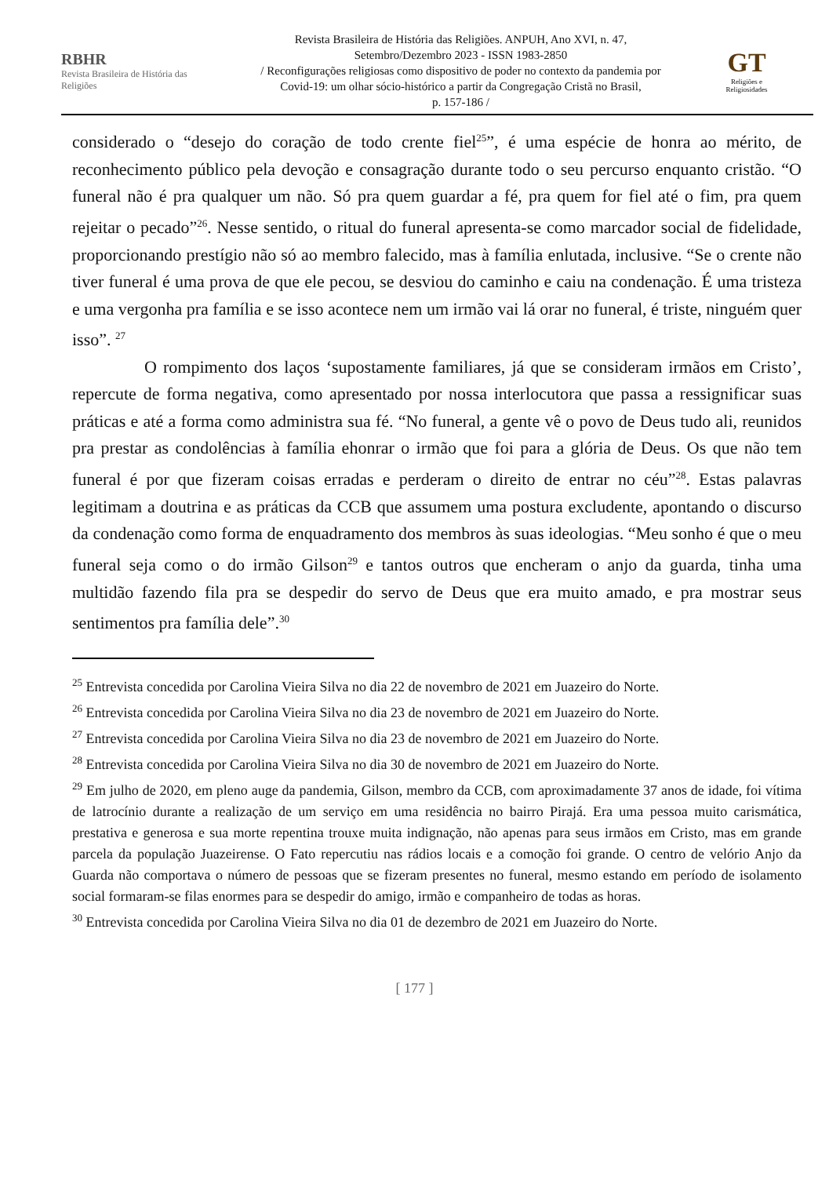RBHR
Revista Brasileira de História das Religiões
Revista Brasileira de História das Religiões. ANPUH, Ano XVI, n. 47,
Setembro/Dezembro 2023 - ISSN 1983-2850
/ Reconfigurações religiosas como dispositivo de poder no contexto da pandemia por
Covid-19: um olhar sócio-histórico a partir da Congregação Cristã no Brasil,
p. 157-186 /
GT
Religiões e Religiosidades
considerado o “desejo do coração de todo crente fiel<sup>25</sup>”, é uma espécie de honra ao mérito, de reconhecimento público pela devoção e consagração durante todo o seu percurso enquanto cristão. “O funeral não é pra qualquer um não. Só pra quem guardar a fé, pra quem for fiel até o fim, pra quem rejeitar o pecado”<sup>26</sup>. Nesse sentido, o ritual do funeral apresenta-se como marcador social de fidelidade, proporcionando prestígio não só ao membro falecido, mas à família enlutada, inclusive. “Se o crente não tiver funeral é uma prova de que ele pecou, se desviou do caminho e caiu na condenação. É uma tristeza e uma vergonha pra família e se isso acontece nem um irmão vai lá orar no funeral, é triste, ninguém quer isso”. <sup>27</sup>
O rompimento dos laços ‘supostamente familiares, já que se consideram irmãos em Cristo’, repercute de forma negativa, como apresentado por nossa interlocutora que passa a ressignificar suas práticas e até a forma como administra sua fé. “No funeral, a gente vê o povo de Deus tudo ali, reunidos pra prestar as condolências à família ehonrar o irmão que foi para a glória de Deus. Os que não tem funeral é por que fizeram coisas erradas e perderam o direito de entrar no céu”<sup>28</sup>. Estas palavras legitimam a doutrina e as práticas da CCB que assumem uma postura excludente, apontando o discurso da condenação como forma de enquadramento dos membros às suas ideologias. “Meu sonho é que o meu funeral seja como o do irmão Gilson<sup>29</sup> e tantos outros que encheram o anjo da guarda, tinha uma multidão fazendo fila pra se despedir do servo de Deus que era muito amado, e pra mostrar seus sentimentos pra família dele”.<sup>30</sup>
<sup>25</sup> Entrevista concedida por Carolina Vieira Silva no dia 22 de novembro de 2021 em Juazeiro do Norte.
<sup>26</sup> Entrevista concedida por Carolina Vieira Silva no dia 23 de novembro de 2021 em Juazeiro do Norte.
<sup>27</sup> Entrevista concedida por Carolina Vieira Silva no dia 23 de novembro de 2021 em Juazeiro do Norte.
<sup>28</sup> Entrevista concedida por Carolina Vieira Silva no dia 30 de novembro de 2021 em Juazeiro do Norte.
<sup>29</sup> Em julho de 2020, em pleno auge da pandemia, Gilson, membro da CCB, com aproximadamente 37 anos de idade, foi vítima de latrocínio durante a realização de um serviço em uma residência no bairro Pirajá. Era uma pessoa muito carismática, prestativa e generosa e sua morte repentina trouxe muita indignação, não apenas para seus irmãos em Cristo, mas em grande parcela da população Juazeirense. O Fato repercutiu nas rádios locais e a comoção foi grande. O centro de velório Anjo da Guarda não comportava o número de pessoas que se fizeram presentes no funeral, mesmo estando em período de isolamento social formaram-se filas enormes para se despedir do amigo, irmão e companheiro de todas as horas.
<sup>30</sup> Entrevista concedida por Carolina Vieira Silva no dia 01 de dezembro de 2021 em Juazeiro do Norte.
[ 177 ]